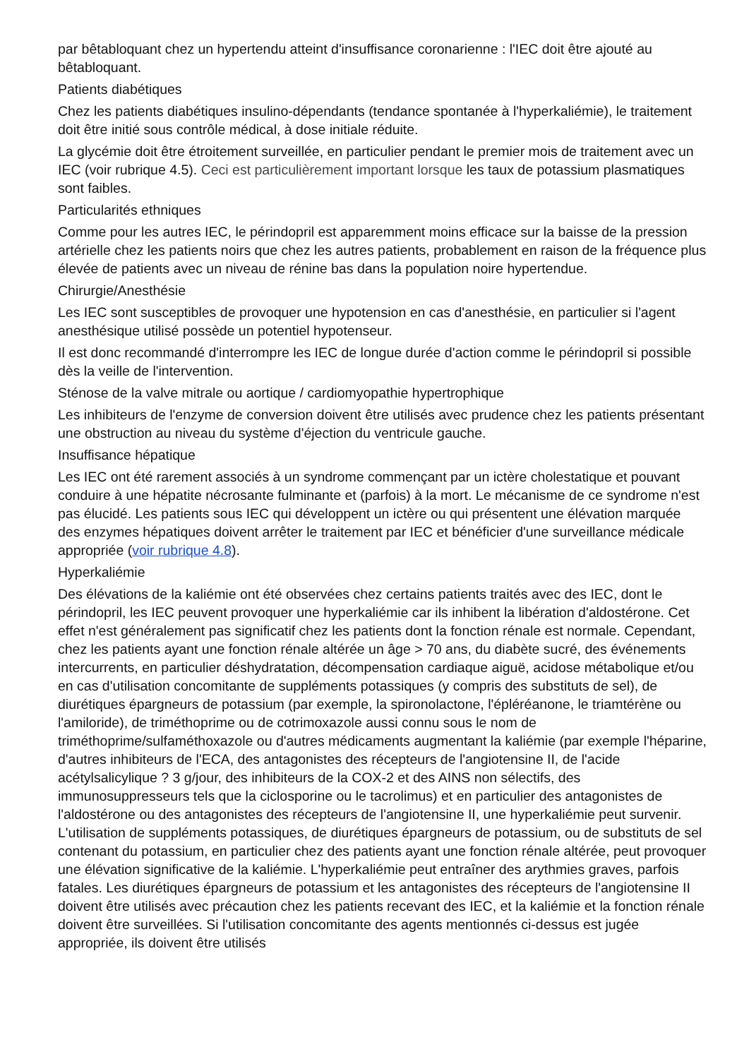par bêtabloquant chez un hypertendu atteint d'insuffisance coronarienne : l'IEC doit être ajouté au bêtabloquant.
Patients diabétiques
Chez les patients diabétiques insulino-dépendants (tendance spontanée à l'hyperkaliémie), le traitement doit être initié sous contrôle médical, à dose initiale réduite.
La glycémie doit être étroitement surveillée, en particulier pendant le premier mois de traitement avec un IEC (voir rubrique 4.5). Ceci est particulièrement important lorsque les taux de potassium plasmatiques sont faibles.
Particularités ethniques
Comme pour les autres IEC, le périndopril est apparemment moins efficace sur la baisse de la pression artérielle chez les patients noirs que chez les autres patients, probablement en raison de la fréquence plus élevée de patients avec un niveau de rénine bas dans la population noire hypertendue.
Chirurgie/Anesthésie
Les IEC sont susceptibles de provoquer une hypotension en cas d'anesthésie, en particulier si l'agent anesthésique utilisé possède un potentiel hypotenseur.
Il est donc recommandé d'interrompre les IEC de longue durée d'action comme le périndopril si possible dès la veille de l'intervention.
Sténose de la valve mitrale ou aortique / cardiomyopathie hypertrophique
Les inhibiteurs de l'enzyme de conversion doivent être utilisés avec prudence chez les patients présentant une obstruction au niveau du système d'éjection du ventricule gauche.
Insuffisance hépatique
Les IEC ont été rarement associés à un syndrome commençant par un ictère cholestatique et pouvant conduire à une hépatite nécrosante fulminante et (parfois) à la mort. Le mécanisme de ce syndrome n'est pas élucidé. Les patients sous IEC qui développent un ictère ou qui présentent une élévation marquée des enzymes hépatiques doivent arrêter le traitement par IEC et bénéficier d'une surveillance médicale appropriée (voir rubrique 4.8).
Hyperkaliémie
Des élévations de la kaliémie ont été observées chez certains patients traités avec des IEC, dont le périndopril, les IEC peuvent provoquer une hyperkaliémie car ils inhibent la libération d'aldostérone. Cet effet n'est généralement pas significatif chez les patients dont la fonction rénale est normale. Cependant, chez les patients ayant une fonction rénale altérée un âge > 70 ans, du diabète sucré, des événements intercurrents, en particulier déshydratation, décompensation cardiaque aiguë, acidose métabolique et/ou en cas d'utilisation concomitante de suppléments potassiques (y compris des substituts de sel), de diurétiques épargneurs de potassium (par exemple, la spironolactone, l'épléréanone, le triamtérène ou l'amiloride), de triméthoprime ou de cotrimoxazole aussi connu sous le nom de triméthoprime/sulfaméthoxazole ou d'autres médicaments augmentant la kaliémie (par exemple l'héparine, d'autres inhibiteurs de l'ECA, des antagonistes des récepteurs de l'angiotensine II, de l'acide acétylsalicylique ? 3 g/jour, des inhibiteurs de la COX-2 et des AINS non sélectifs, des immunosuppresseurs tels que la ciclosporine ou le tacrolimus) et en particulier des antagonistes de l'aldostérone ou des antagonistes des récepteurs de l'angiotensine II, une hyperkaliémie peut survenir. L'utilisation de suppléments potassiques, de diurétiques épargneurs de potassium, ou de substituts de sel contenant du potassium, en particulier chez des patients ayant une fonction rénale altérée, peut provoquer une élévation significative de la kaliémie. L'hyperkaliémie peut entraîner des arythmies graves, parfois fatales. Les diurétiques épargneurs de potassium et les antagonistes des récepteurs de l'angiotensine II doivent être utilisés avec précaution chez les patients recevant des IEC, et la kaliémie et la fonction rénale doivent être surveillées. Si l'utilisation concomitante des agents mentionnés ci-dessus est jugée appropriée, ils doivent être utilisés